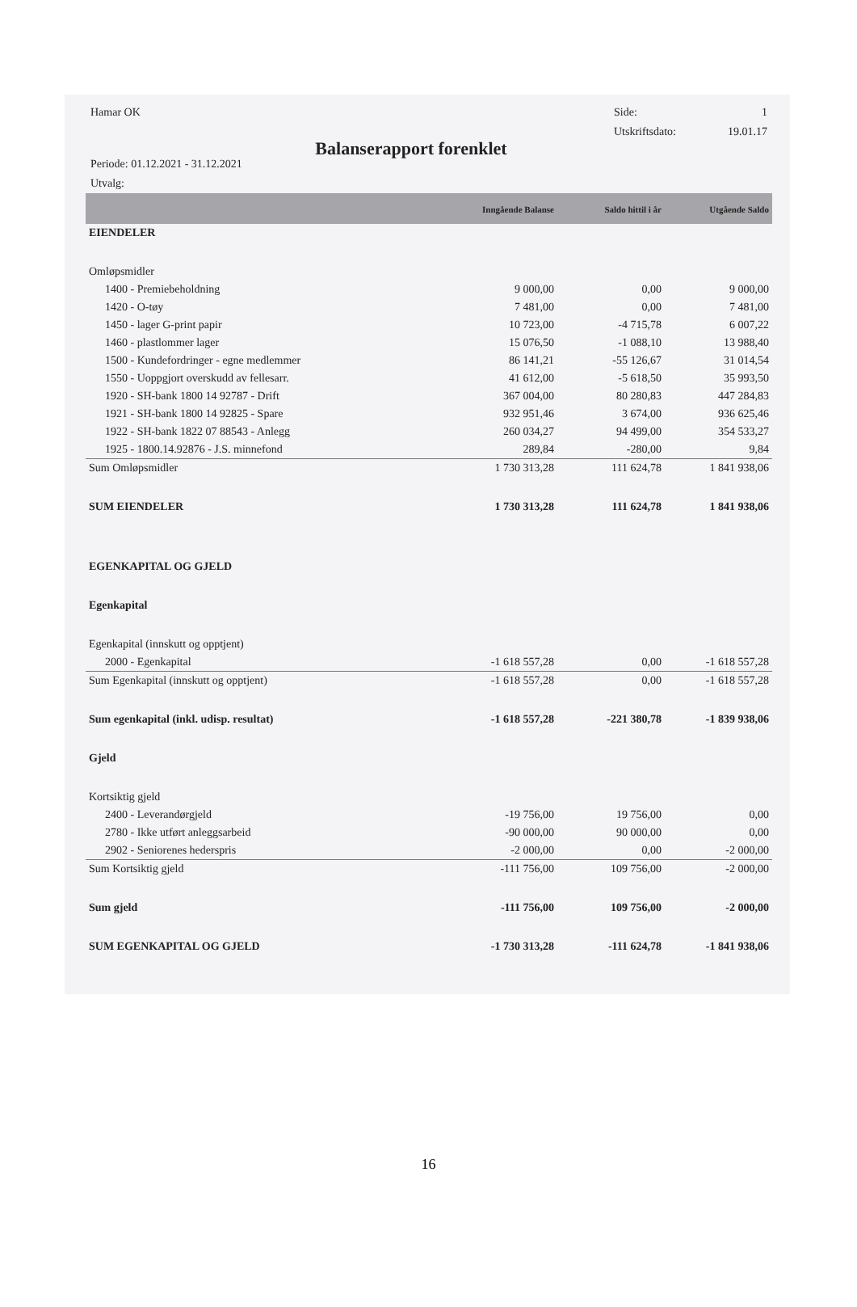Hamar OK Side: 1
Utskriftsdato: 19.01.17
Balanserapport forenklet
Periode: 01.12.2021 - 31.12.2021
Utvalg:
| | Inngående Balanse | Saldo hittil i år | Utgående Saldo |
| --- | --- | --- | --- |
| EIENDELER | | | |
| Omløpsmidler | | | |
| 1400 - Premiebeholdning | 9 000,00 | 0,00 | 9 000,00 |
| 1420 - O-tøy | 7 481,00 | 0,00 | 7 481,00 |
| 1450 - lager G-print papir | 10 723,00 | -4 715,78 | 6 007,22 |
| 1460 - plastlommer lager | 15 076,50 | -1 088,10 | 13 988,40 |
| 1500 - Kundefordringer - egne medlemmer | 86 141,21 | -55 126,67 | 31 014,54 |
| 1550 - Uoppgjort overskudd av fellesarr. | 41 612,00 | -5 618,50 | 35 993,50 |
| 1920 - SH-bank 1800 14 92787 - Drift | 367 004,00 | 80 280,83 | 447 284,83 |
| 1921 - SH-bank 1800 14 92825 - Spare | 932 951,46 | 3 674,00 | 936 625,46 |
| 1922 - SH-bank 1822 07 88543 - Anlegg | 260 034,27 | 94 499,00 | 354 533,27 |
| 1925 - 1800.14.92876 - J.S. minnefond | 289,84 | -280,00 | 9,84 |
| Sum Omløpsmidler | 1 730 313,28 | 111 624,78 | 1 841 938,06 |
| SUM EIENDELER | 1 730 313,28 | 111 624,78 | 1 841 938,06 |
| EGENKAPITAL OG GJELD | | | |
| Egenkapital | | | |
| Egenkapital (innskutt og opptjent) | | | |
| 2000 - Egenkapital | -1 618 557,28 | 0,00 | -1 618 557,28 |
| Sum Egenkapital (innskutt og opptjent) | -1 618 557,28 | 0,00 | -1 618 557,28 |
| Sum egenkapital (inkl. udisp. resultat) | -1 618 557,28 | -221 380,78 | -1 839 938,06 |
| Gjeld | | | |
| Kortsiktig gjeld | | | |
| 2400 - Leverandørgjeld | -19 756,00 | 19 756,00 | 0,00 |
| 2780 - Ikke utført anleggsarbeid | -90 000,00 | 90 000,00 | 0,00 |
| 2902 - Seniorenes hederspris | -2 000,00 | 0,00 | -2 000,00 |
| Sum Kortsiktig gjeld | -111 756,00 | 109 756,00 | -2 000,00 |
| Sum gjeld | -111 756,00 | 109 756,00 | -2 000,00 |
| SUM EGENKAPITAL OG GJELD | -1 730 313,28 | -111 624,78 | -1 841 938,06 |
16